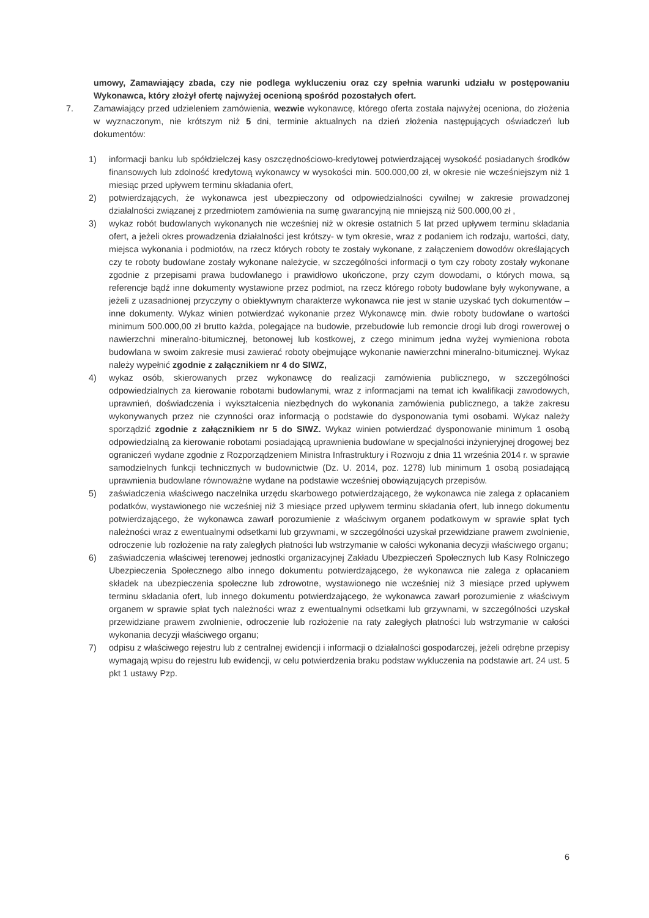umowy, Zamawiający zbada, czy nie podlega wykluczeniu oraz czy spełnia warunki udziału w postępowaniu Wykonawca, który złożył ofertę najwyżej ocenioną spośród pozostałych ofert.
7. Zamawiający przed udzieleniem zamówienia, wezwie wykonawcę, którego oferta została najwyżej oceniona, do złożenia w wyznaczonym, nie krótszym niż 5 dni, terminie aktualnych na dzień złożenia następujących oświadczeń lub dokumentów:
1) informacji banku lub spółdzielczej kasy oszczędnościowo-kredytowej potwierdzającej wysokość posiadanych środków finansowych lub zdolność kredytową wykonawcy w wysokości min. 500.000,00 zł, w okresie nie wcześniejszym niż 1 miesiąc przed upływem terminu składania ofert,
2) potwierdzających, że wykonawca jest ubezpieczony od odpowiedzialności cywilnej w zakresie prowadzonej działalności związanej z przedmiotem zamówienia na sumę gwarancyjną nie mniejszą niż 500.000,00 zł ,
3) wykaz robót budowlanych wykonanych nie wcześniej niż w okresie ostatnich 5 lat przed upływem terminu składania ofert, a jeżeli okres prowadzenia działalności jest krótszy- w tym okresie, wraz z podaniem ich rodzaju, wartości, daty, miejsca wykonania i podmiotów, na rzecz których roboty te zostały wykonane, z załączeniem dowodów określających czy te roboty budowlane zostały wykonane należycie, w szczególności informacji o tym czy roboty zostały wykonane zgodnie z przepisami prawa budowlanego i prawidłowo ukończone, przy czym dowodami, o których mowa, są referencje bądź inne dokumenty wystawione przez podmiot, na rzecz którego roboty budowlane były wykonywane, a jeżeli z uzasadnionej przyczyny o obiektywnym charakterze wykonawca nie jest w stanie uzyskać tych dokumentów – inne dokumenty. Wykaz winien potwierdzać wykonanie przez Wykonawcę min. dwie roboty budowlane o wartości minimum 500.000,00 zł brutto każda, polegające na budowie, przebudowie lub remoncie drogi lub drogi rowerowej o nawierzchni mineralno-bitumicznej, betonowej lub kostkowej, z czego minimum jedna wyżej wymieniona robota budowlana w swoim zakresie musi zawierać roboty obejmujące wykonanie nawierzchni mineralno-bitumicznej. Wykaz należy wypełnić zgodnie z załącznikiem nr 4 do SIWZ,
4) wykaz osób, skierowanych przez wykonawcę do realizacji zamówienia publicznego, w szczególności odpowiedzialnych za kierowanie robotami budowlanymi, wraz z informacjami na temat ich kwalifikacji zawodowych, uprawnień, doświadczenia i wykształcenia niezbędnych do wykonania zamówienia publicznego, a także zakresu wykonywanych przez nie czynności oraz informacją o podstawie do dysponowania tymi osobami. Wykaz należy sporządzić zgodnie z załącznikiem nr 5 do SIWZ. Wykaz winien potwierdzać dysponowanie minimum 1 osobą odpowiedzialną za kierowanie robotami posiadającą uprawnienia budowlane w specjalności inżynieryjnej drogowej bez ograniczeń wydane zgodnie z Rozporządzeniem Ministra Infrastruktury i Rozwoju z dnia 11 września 2014 r. w sprawie samodzielnych funkcji technicznych w budownictwie (Dz. U. 2014, poz. 1278) lub minimum 1 osobą posiadającą uprawnienia budowlane równoważne wydane na podstawie wcześniej obowiązujących przepisów.
5) zaświadczenia właściwego naczelnika urzędu skarbowego potwierdzającego, że wykonawca nie zalega z opłacaniem podatków, wystawionego nie wcześniej niż 3 miesiące przed upływem terminu składania ofert, lub innego dokumentu potwierdzającego, że wykonawca zawarł porozumienie z właściwym organem podatkowym w sprawie spłat tych należności wraz z ewentualnymi odsetkami lub grzywnami, w szczególności uzyskał przewidziane prawem zwolnienie, odroczenie lub rozłożenie na raty zaległych płatności lub wstrzymanie w całości wykonania decyzji właściwego organu;
6) zaświadczenia właściwej terenowej jednostki organizacyjnej Zakładu Ubezpieczeń Społecznych lub Kasy Rolniczego Ubezpieczenia Społecznego albo innego dokumentu potwierdzającego, że wykonawca nie zalega z opłacaniem składek na ubezpieczenia społeczne lub zdrowotne, wystawionego nie wcześniej niż 3 miesiące przed upływem terminu składania ofert, lub innego dokumentu potwierdzającego, że wykonawca zawarł porozumienie z właściwym organem w sprawie spłat tych należności wraz z ewentualnymi odsetkami lub grzywnami, w szczególności uzyskał przewidziane prawem zwolnienie, odroczenie lub rozłożenie na raty zaległych płatności lub wstrzymanie w całości wykonania decyzji właściwego organu;
7) odpisu z właściwego rejestru lub z centralnej ewidencji i informacji o działalności gospodarczej, jeżeli odrębne przepisy wymagają wpisu do rejestru lub ewidencji, w celu potwierdzenia braku podstaw wykluczenia na podstawie art. 24 ust. 5 pkt 1 ustawy Pzp.
6